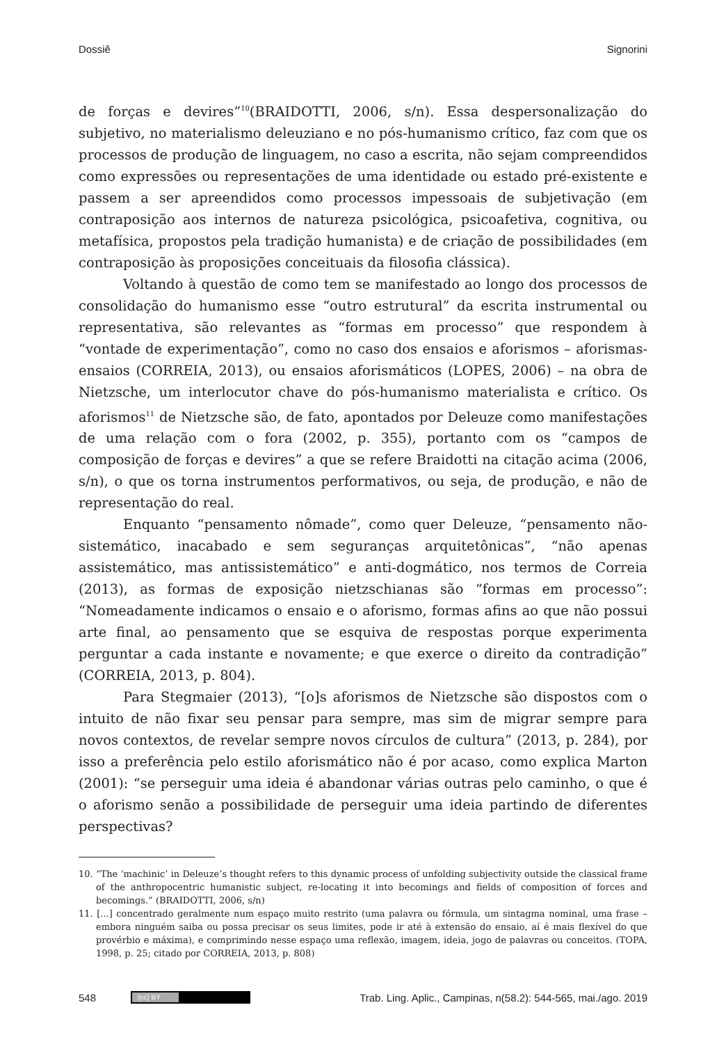Dossiê Signorini
de forças e devires”<sup>10</sup>(BRAIDOTTI, 2006, s/n). Essa despersonalização do subjetivo, no materialismo deleuziano e no pós-humanismo crítico, faz com que os processos de produção de linguagem, no caso a escrita, não sejam compreendidos como expressões ou representações de uma identidade ou estado pré-existente e passem a ser apreendidos como processos impessoais de subjetivação (em contraposição aos internos de natureza psicológica, psicoafetiva, cognitiva, ou metafísica, propostos pela tradição humanista) e de criação de possibilidades (em contraposição às proposições conceituais da filosofia clássica).
Voltando à questão de como tem se manifestado ao longo dos processos de consolidação do humanismo esse “outro estrutural” da escrita instrumental ou representativa, são relevantes as “formas em processo” que respondem à “vontade de experimentação”, como no caso dos ensaios e aforismos – aforismas-ensaios (CORREIA, 2013), ou ensaios aforismáticos (LOPES, 2006) – na obra de Nietzsche, um interlocutor chave do pós-humanismo materialista e crítico. Os aforismos<sup>11</sup> de Nietzsche são, de fato, apontados por Deleuze como manifestações de uma relação com o fora (2002, p. 355), portanto com os “campos de composição de forças e devires” a que se refere Braidotti na citação acima (2006, s/n), o que os torna instrumentos performativos, ou seja, de produção, e não de representação do real.
Enquanto “pensamento nômade”, como quer Deleuze, “pensamento não-sistemático, inacabado e sem seguranças arquitetônicas”, “não apenas assistemático, mas antissistemático” e anti-dogmático, nos termos de Correia (2013), as formas de exposição nietzschianas são “formas em processo”: “Nomeadamente indicamos o ensaio e o aforismo, formas afins ao que não possui arte final, ao pensamento que se esquiva de respostas porque experimenta perguntar a cada instante e novamente; e que exerce o direito da contradição” (CORREIA, 2013, p. 804).
Para Stegmaier (2013), “[o]s aforismos de Nietzsche são dispostos com o intuito de não fixar seu pensar para sempre, mas sim de migrar sempre para novos contextos, de revelar sempre novos círculos de cultura” (2013, p. 284), por isso a preferência pelo estilo aforismático não é por acaso, como explica Marton (2001): “se perseguir uma ideia é abandonar várias outras pelo caminho, o que é o aforismo senão a possibilidade de perseguir uma ideia partindo de diferentes perspectivas?
10. “The ‘machinic’ in Deleuze’s thought refers to this dynamic process of unfolding subjectivity outside the classical frame of the anthropocentric humanistic subject, re-locating it into becomings and fields of composition of forces and becomings.” (BRAIDOTTI, 2006, s/n)
11. [...] concentrado geralmente num espaço muito restrito (uma palavra ou fórmula, um sintagma nominal, uma frase – embora ninguém saiba ou possa precisar os seus limites, pode ir até à extensão do ensaio, aí é mais flexível do que provérbio e máxima), e comprimindo nesse espaço uma reflexão, imagem, ideia, jogo de palavras ou conceitos. (TOPA, 1998, p. 25; citado por CORREIA, 2013, p. 808)
548 (cc) BY Trab. Ling. Aplic., Campinas, n(58.2): 544-565, mai./ago. 2019